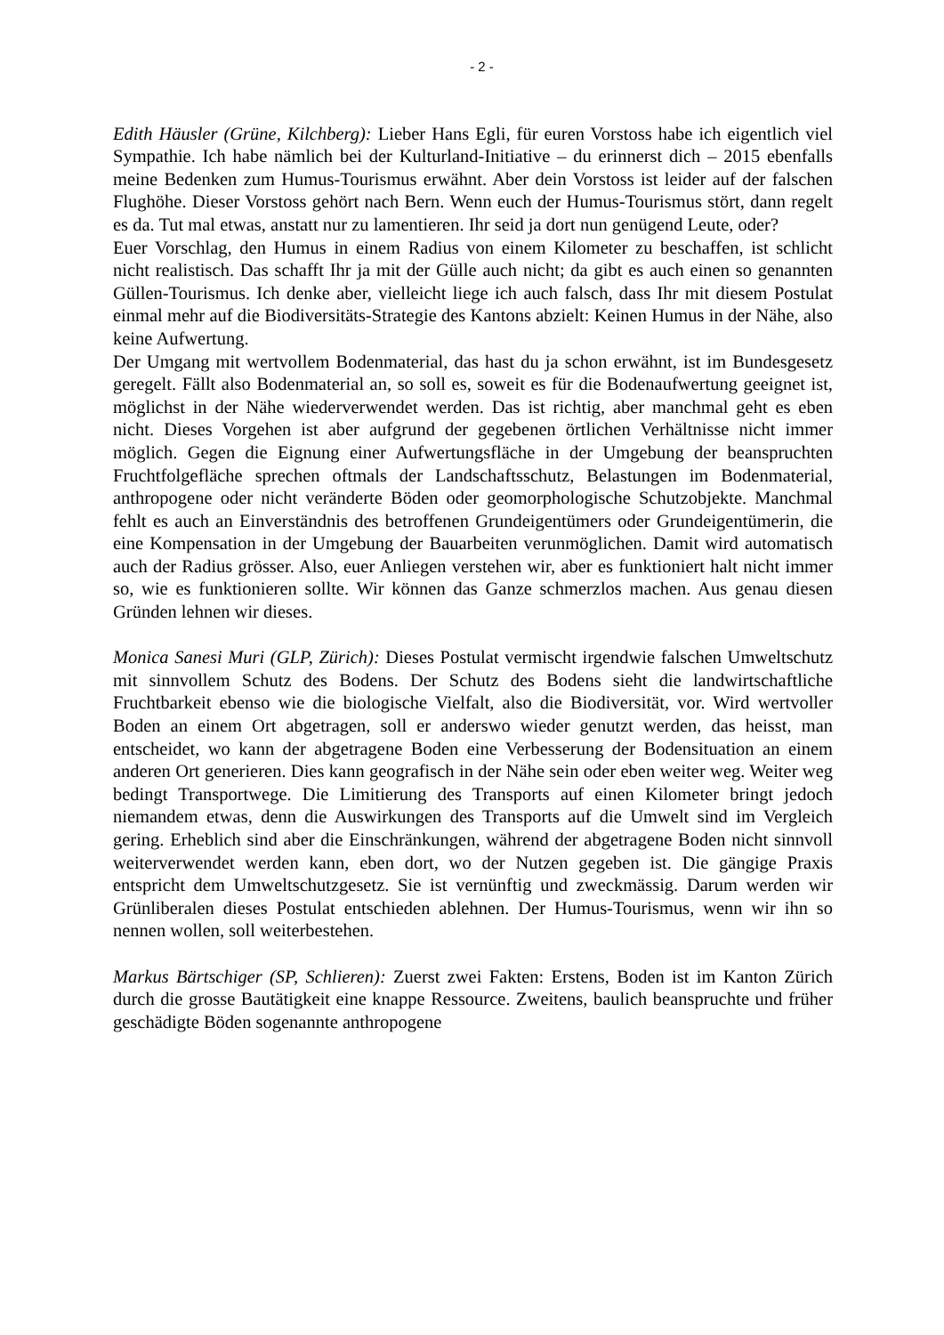- 2 -
Edith Häusler (Grüne, Kilchberg): Lieber Hans Egli, für euren Vorstoss habe ich eigentlich viel Sympathie. Ich habe nämlich bei der Kulturland-Initiative – du erinnerst dich – 2015 ebenfalls meine Bedenken zum Humus-Tourismus erwähnt. Aber dein Vorstoss ist leider auf der falschen Flughöhe. Dieser Vorstoss gehört nach Bern. Wenn euch der Humus-Tourismus stört, dann regelt es da. Tut mal etwas, anstatt nur zu lamentieren. Ihr seid ja dort nun genügend Leute, oder?
Euer Vorschlag, den Humus in einem Radius von einem Kilometer zu beschaffen, ist schlicht nicht realistisch. Das schafft Ihr ja mit der Gülle auch nicht; da gibt es auch einen so genannten Güllen-Tourismus. Ich denke aber, vielleicht liege ich auch falsch, dass Ihr mit diesem Postulat einmal mehr auf die Biodiversitäts-Strategie des Kantons abzielt: Keinen Humus in der Nähe, also keine Aufwertung.
Der Umgang mit wertvollem Bodenmaterial, das hast du ja schon erwähnt, ist im Bundesgesetz geregelt. Fällt also Bodenmaterial an, so soll es, soweit es für die Bodenaufwertung geeignet ist, möglichst in der Nähe wiederverwendet werden. Das ist richtig, aber manchmal geht es eben nicht. Dieses Vorgehen ist aber aufgrund der gegebenen örtlichen Verhältnisse nicht immer möglich. Gegen die Eignung einer Aufwertungsfläche in der Umgebung der beanspruchten Fruchtfolgefläche sprechen oftmals der Landschaftsschutz, Belastungen im Bodenmaterial, anthropogene oder nicht veränderte Böden oder geomorphologische Schutzobjekte. Manchmal fehlt es auch an Einverständnis des betroffenen Grundeigentümers oder Grundeigentümerin, die eine Kompensation in der Umgebung der Bauarbeiten verunmöglichen. Damit wird automatisch auch der Radius grösser. Also, euer Anliegen verstehen wir, aber es funktioniert halt nicht immer so, wie es funktionieren sollte. Wir können das Ganze schmerzlos machen. Aus genau diesen Gründen lehnen wir dieses.
Monica Sanesi Muri (GLP, Zürich): Dieses Postulat vermischt irgendwie falschen Umweltschutz mit sinnvollem Schutz des Bodens. Der Schutz des Bodens sieht die landwirtschaftliche Fruchtbarkeit ebenso wie die biologische Vielfalt, also die Biodiversität, vor. Wird wertvoller Boden an einem Ort abgetragen, soll er anderswo wieder genutzt werden, das heisst, man entscheidet, wo kann der abgetragene Boden eine Verbesserung der Bodensituation an einem anderen Ort generieren. Dies kann geografisch in der Nähe sein oder eben weiter weg. Weiter weg bedingt Transportwege. Die Limitierung des Transports auf einen Kilometer bringt jedoch niemandem etwas, denn die Auswirkungen des Transports auf die Umwelt sind im Vergleich gering. Erheblich sind aber die Einschränkungen, während der abgetragene Boden nicht sinnvoll weiterverwendet werden kann, eben dort, wo der Nutzen gegeben ist. Die gängige Praxis entspricht dem Umweltschutzgesetz. Sie ist vernünftig und zweckmässig. Darum werden wir Grünliberalen dieses Postulat entschieden ablehnen. Der Humus-Tourismus, wenn wir ihn so nennen wollen, soll weiterbestehen.
Markus Bärtschiger (SP, Schlieren): Zuerst zwei Fakten: Erstens, Boden ist im Kanton Zürich durch die grosse Bautätigkeit eine knappe Ressource. Zweitens, baulich beanspruchte und früher geschädigte Böden sogenannte anthropogene